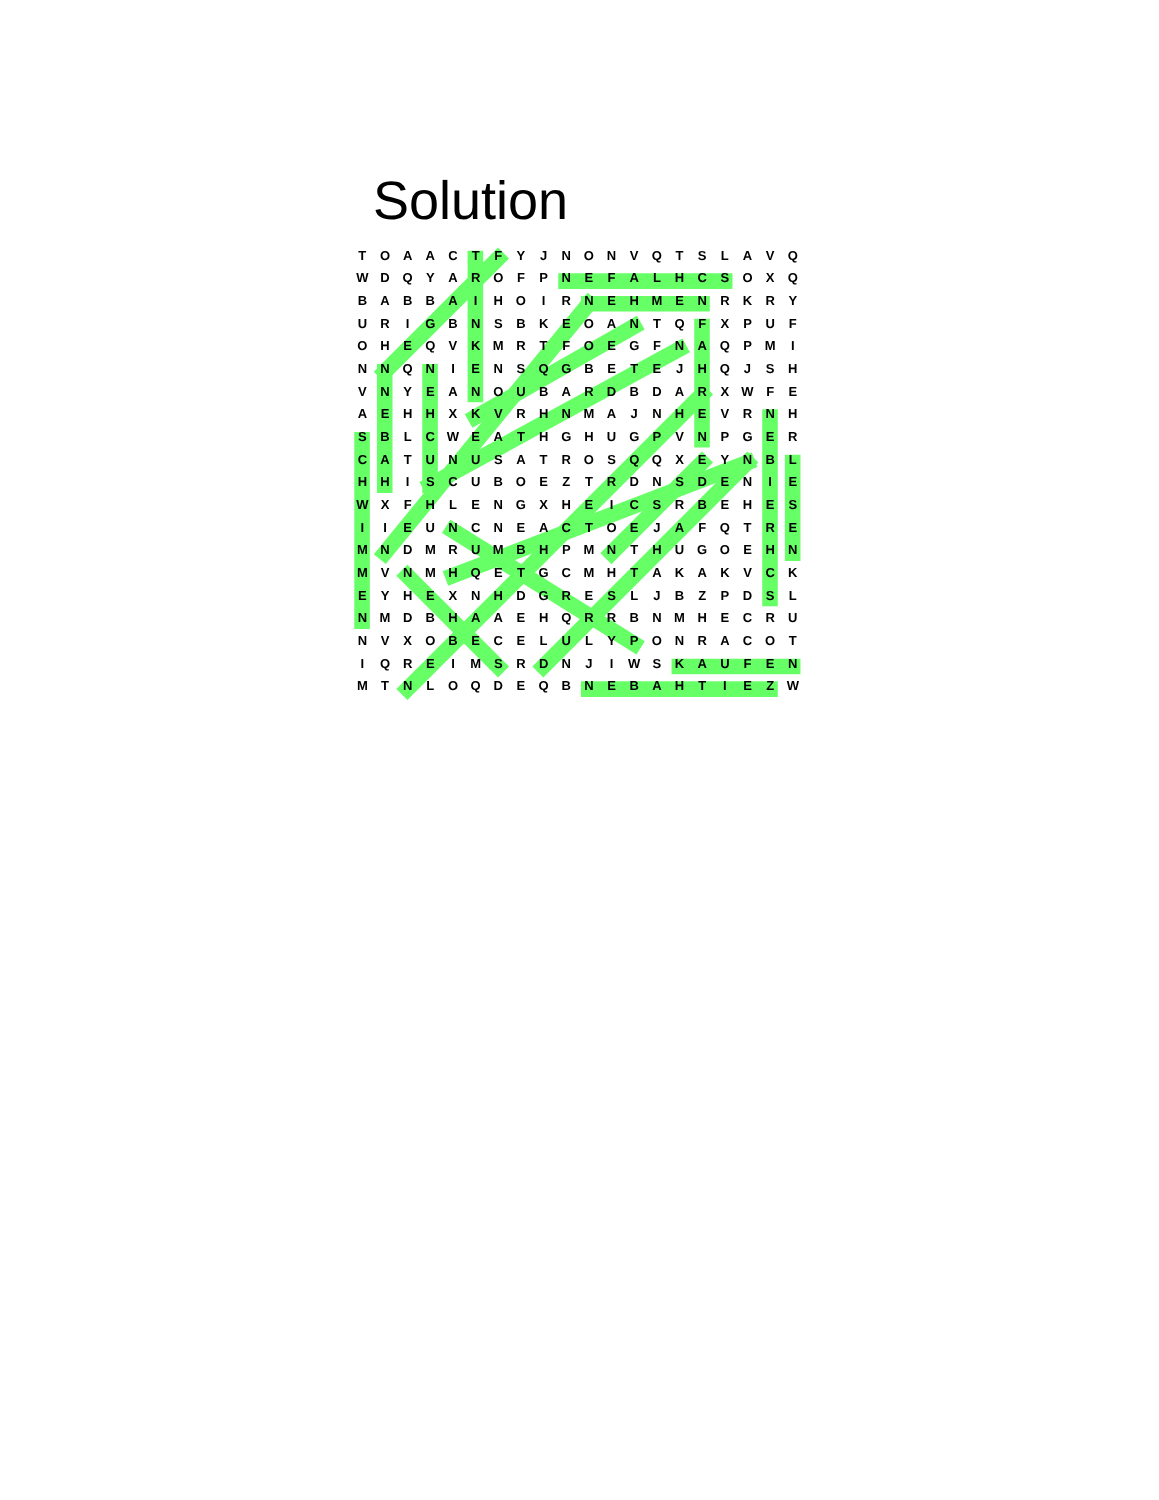Solution
| T | O | A | A | C | T | F | Y | J | N | O | N | V | Q | T | S | L | A | V | Q |
| W | D | Q | Y | A | R | O | F | P | N | E | F | A | L | H | C | S | O | X | Q |
| B | A | B | B | A | I | H | O | I | R | N | E | H | M | E | N | R | K | R | Y |
| U | R | I | G | B | N | S | B | K | E | O | A | N | T | Q | F | X | P | U | F |
| O | H | E | Q | V | K | M | R | T | F | O | E | G | F | N | A | Q | P | M | I |
| N | N | Q | N | I | E | N | S | Q | G | B | E | T | E | J | H | Q | J | S | H |
| V | N | Y | E | A | N | O | U | B | A | R | D | B | D | A | R | X | W | F | E |
| A | E | H | H | X | K | V | R | H | N | M | A | J | N | H | E | V | R | N | H |
| S | B | L | C | W | E | A | T | H | G | H | U | G | P | V | N | P | G | E | R |
| C | A | T | U | N | U | S | A | T | R | O | S | Q | Q | X | E | Y | N | B | L |
| H | H | I | S | C | U | B | O | E | Z | T | R | D | N | S | D | E | N | I | E |
| W | X | F | H | L | E | N | G | X | H | E | I | C | S | R | B | E | H | E | S |
| I | I | E | U | N | C | N | E | A | C | T | O | E | J | A | F | Q | T | R | E |
| M | N | D | M | R | U | M | B | H | P | M | N | T | H | U | G | O | E | H | N |
| M | V | N | M | H | Q | E | T | G | C | M | H | T | A | K | A | K | V | C | K |
| E | Y | H | E | X | N | H | D | G | R | E | S | L | J | B | Z | P | D | S | L |
| N | M | D | B | H | A | A | E | H | Q | R | R | B | N | M | H | E | C | R | U |
| N | V | X | O | B | E | C | E | L | U | L | Y | P | O | N | R | A | C | O | T |
| I | Q | R | E | I | M | S | R | D | N | J | I | W | S | K | A | U | F | E | N |
| M | T | N | L | O | Q | D | E | Q | B | N | E | B | A | H | T | I | E | Z | W |